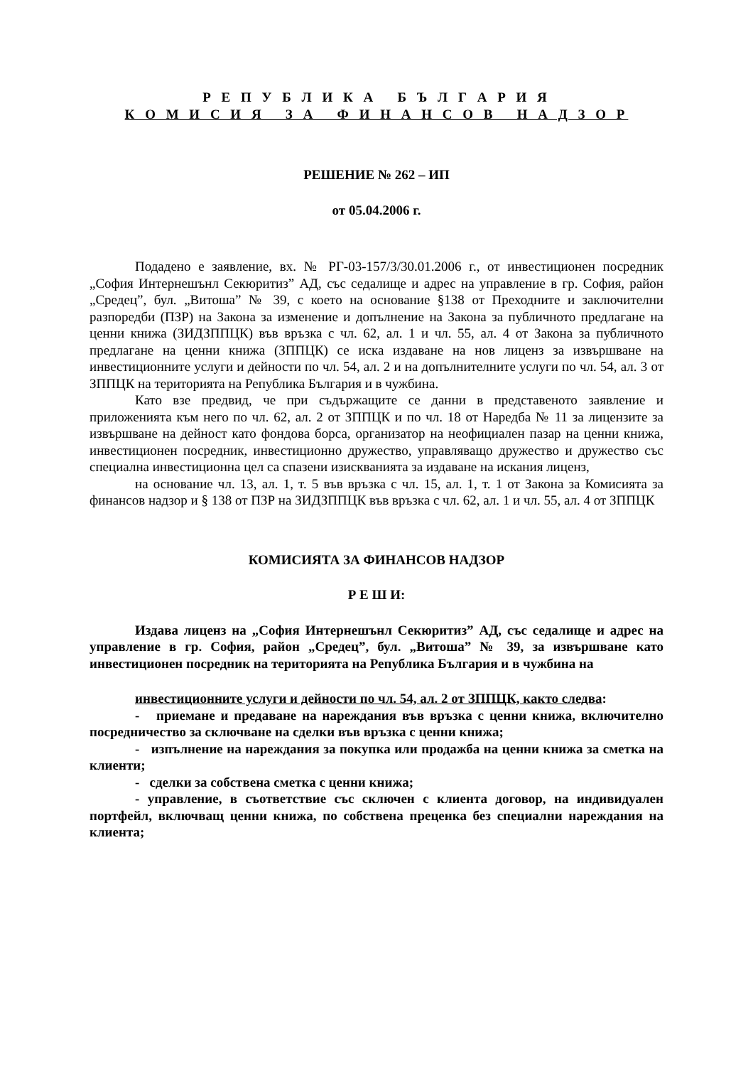Р Е П У Б Л И К А Б Ъ Л Г А Р И Я
К О М И С И Я З А Ф И Н А Н С О В Н А Д З О Р
РЕШЕНИЕ № 262 – ИП
от 05.04.2006 г.
Подадено е заявление, вх. № РГ-03-157/3/30.01.2006 г., от инвестиционен посредник „София Интернешънл Секюритиз” АД, със седалище и адрес на управление в гр. София, район „Средец”, бул. „Витоша” № 39, с което на основание §138 от Преходните и заключителни разпоредби (ПЗР) на Закона за изменение и допълнение на Закона за публичното предлагане на ценни книжа (ЗИДЗППЦК) във връзка с чл. 62, ал. 1 и чл. 55, ал. 4 от Закона за публичното предлагане на ценни книжа (ЗППЦК) се иска издаване на нов лиценз за извършване на инвестиционните услуги и дейности по чл. 54, ал. 2 и на допълнителните услуги по чл. 54, ал. 3 от ЗППЦК на територията на Република България и в чужбина.
Като взе предвид, че при съдържащите се данни в представеното заявление и приложенията към него по чл. 62, ал. 2 от ЗППЦК и по чл. 18 от Наредба № 11 за лицензите за извършване на дейност като фондова борса, организатор на неофициален пазар на ценни книжа, инвестиционен посредник, инвестиционно дружество, управляващо дружество и дружество със специална инвестиционна цел са спазени изискванията за издаване на искания лиценз,
на основание чл. 13, ал. 1, т. 5 във връзка с чл. 15, ал. 1, т. 1 от Закона за Комисията за финансов надзор и § 138 от ПЗР на ЗИДЗППЦК във връзка с чл. 62, ал. 1 и чл. 55, ал. 4 от ЗППЦК
КОМИСИЯТА ЗА ФИНАНСОВ НАДЗОР
Р Е Ш И:
Издава лиценз на „София Интернешънл Секюритиз” АД, със седалище и адрес на управление в гр. София, район „Средец”, бул. „Витоша” № 39, за извършване като инвестиционен посредник на територията на Република България и в чужбина на
инвестиционните услуги и дейности по чл. 54, ал. 2 от ЗППЦК, както следва:
- приемане и предаване на нареждания във връзка с ценни книжа, включително посредничество за сключване на сделки във връзка с ценни книжа;
- изпълнение на нареждания за покупка или продажба на ценни книжа за сметка на клиенти;
- сделки за собствена сметка с ценни книжа;
- управление, в съответствие със сключен с клиента договор, на индивидуален портфейл, включващ ценни книжа, по собствена преценка без специални нареждания на клиента;